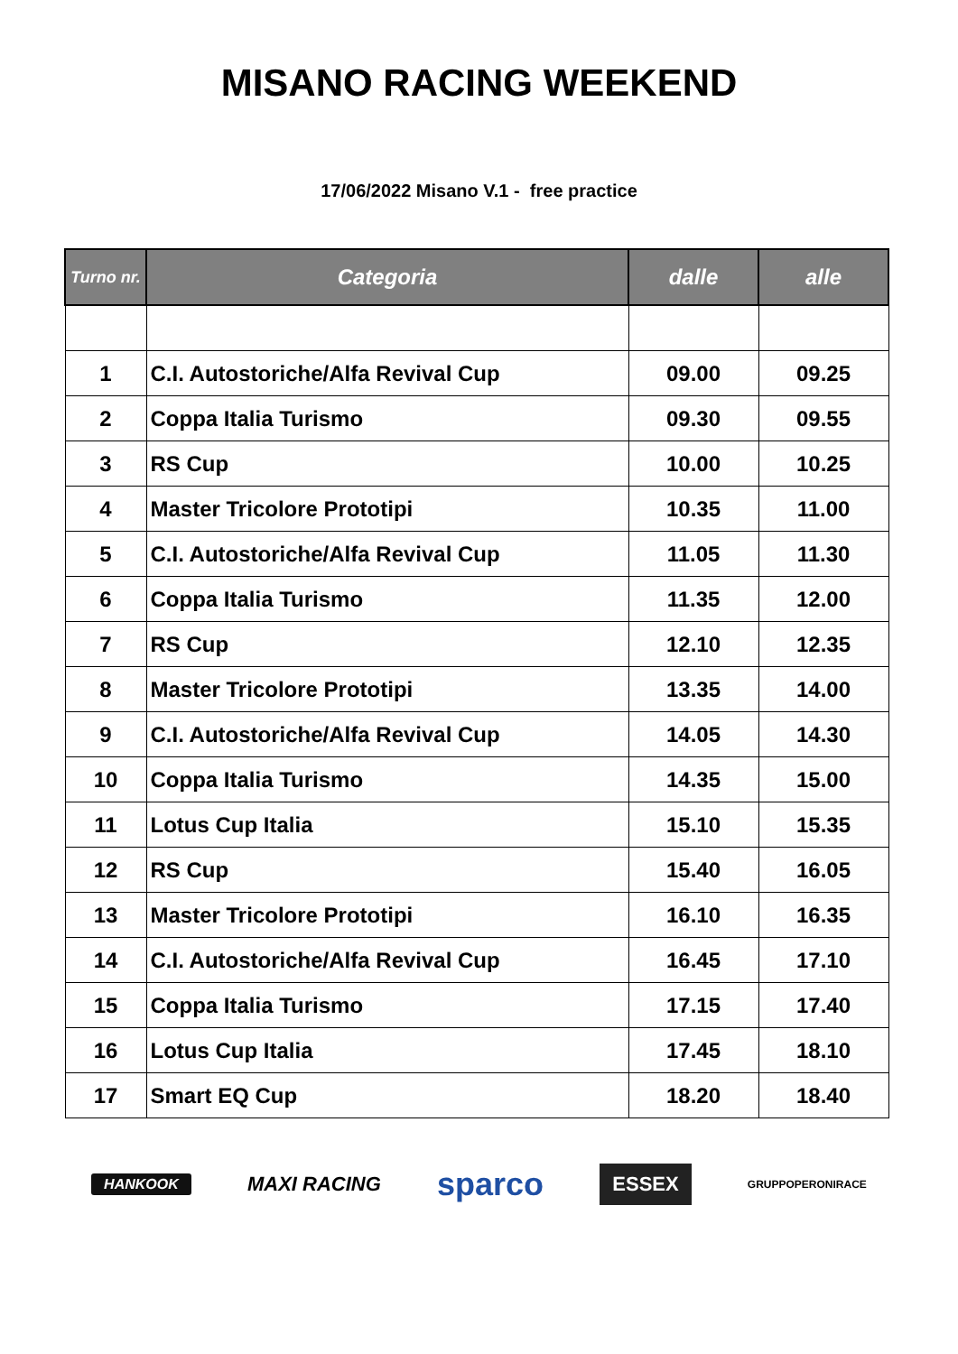MISANO RACING WEEKEND
17/06/2022 Misano V.1 - free practice
| Turno nr. | Categoria | dalle | alle |
| --- | --- | --- | --- |
| 1 | C.I. Autostoriche/Alfa Revival Cup | 09.00 | 09.25 |
| 2 | Coppa Italia Turismo | 09.30 | 09.55 |
| 3 | RS Cup | 10.00 | 10.25 |
| 4 | Master Tricolore Prototipi | 10.35 | 11.00 |
| 5 | C.I. Autostoriche/Alfa Revival Cup | 11.05 | 11.30 |
| 6 | Coppa Italia Turismo | 11.35 | 12.00 |
| 7 | RS Cup | 12.10 | 12.35 |
| 8 | Master Tricolore Prototipi | 13.35 | 14.00 |
| 9 | C.I. Autostoriche/Alfa Revival Cup | 14.05 | 14.30 |
| 10 | Coppa Italia Turismo | 14.35 | 15.00 |
| 11 | Lotus Cup Italia | 15.10 | 15.35 |
| 12 | RS Cup | 15.40 | 16.05 |
| 13 | Master Tricolore Prototipi | 16.10 | 16.35 |
| 14 | C.I. Autostoriche/Alfa Revival Cup | 16.45 | 17.10 |
| 15 | Coppa Italia Turismo | 17.15 | 17.40 |
| 16 | Lotus Cup Italia | 17.45 | 18.10 |
| 17 | Smart EQ Cup | 18.20 | 18.40 |
HANKOOK MAXI RACING sparco ESSEX GRUPPOPERONIRACE